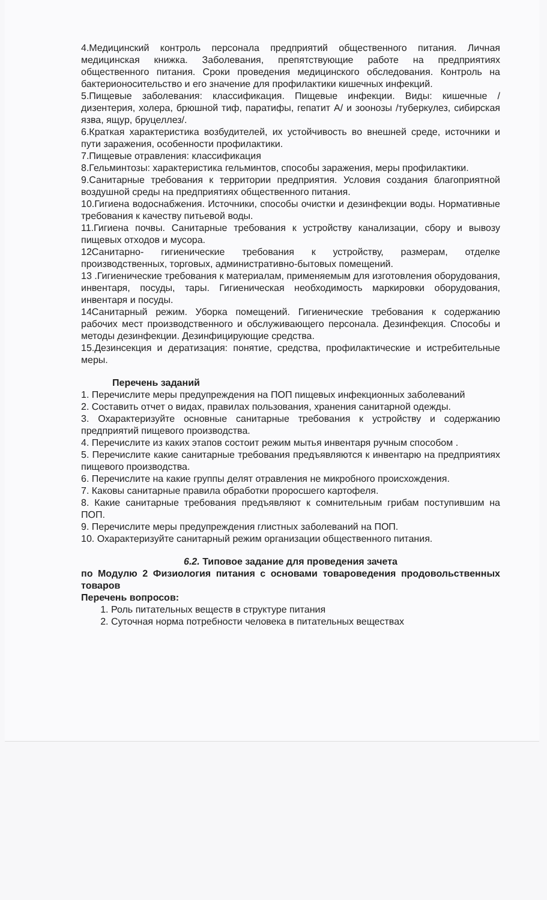4.Медицинский контроль персонала предприятий общественного питания. Личная медицинская книжка. Заболевания, препятствующие работе на предприятиях общественного питания. Сроки проведения медицинского обследования. Контроль на бактерионосительство и его значение для профилактики кишечных инфекций.
5.Пищевые заболевания: классификация. Пищевые инфекции. Виды: кишечные /дизентерия, холера, брюшной тиф, паратифы, гепатит А/ и зоонозы /туберкулез, сибирская язва, ящур, бруцеллез/.
6.Краткая характеристика возбудителей, их устойчивость во внешней среде, источники и пути заражения, особенности профилактики.
7.Пищевые отравления: классификация
8.Гельминтозы: характеристика гельминтов, способы заражения, меры профилактики.
9.Санитарные требования к территории предприятия. Условия создания благоприятной воздушной среды на предприятиях общественного питания.
10.Гигиена водоснабжения. Источники, способы очистки и дезинфекции воды. Нормативные требования к качеству питьевой воды.
11.Гигиена почвы. Санитарные требования к устройству канализации, сбору и вывозу пищевых отходов и мусора.
12Санитарно- гигиенические требования к устройству, размерам, отделке производственных, торговых, административно-бытовых помещений.
13 .Гигиенические требования к материалам, применяемым для изготовления оборудования, инвентаря, посуды, тары. Гигиеническая необходимость маркировки оборудования, инвентаря и посуды.
14Санитарный режим. Уборка помещений. Гигиенические требования к содержанию рабочих мест производственного и обслуживающего персонала. Дезинфекция. Способы и методы дезинфекции. Дезинфицирующие средства.
15.Дезинсекция и дератизация: понятие, средства, профилактические и истребительные меры.
Перечень заданий
1. Перечислите меры предупреждения на ПОП пищевых инфекционных заболеваний
2. Составить отчет о видах, правилах пользования, хранения санитарной одежды.
3. Охарактеризуйте основные санитарные требования к устройству и содержанию предприятий пищевого производства.
4. Перечислите из каких этапов состоит режим мытья инвентаря ручным способом .
5. Перечислите какие санитарные требования предъявляются к инвентарю на предприятиях пищевого производства.
6. Перечислите на какие группы делят отравления не микробного происхождения.
7. Каковы санитарные правила обработки проросшего картофеля.
8. Какие санитарные требования предъявляют к сомнительным грибам поступившим на ПОП.
9. Перечислите меры предупреждения глистных заболеваний на ПОП.
10. Охарактеризуйте санитарный режим организации общественного питания.
6.2. Типовое задание для проведения зачета
по Модулю 2 Физиология питания с основами товароведения продовольственных товаров
Перечень вопросов:
1. Роль питательных веществ в структуре питания
2. Суточная норма потребности человека в питательных веществах